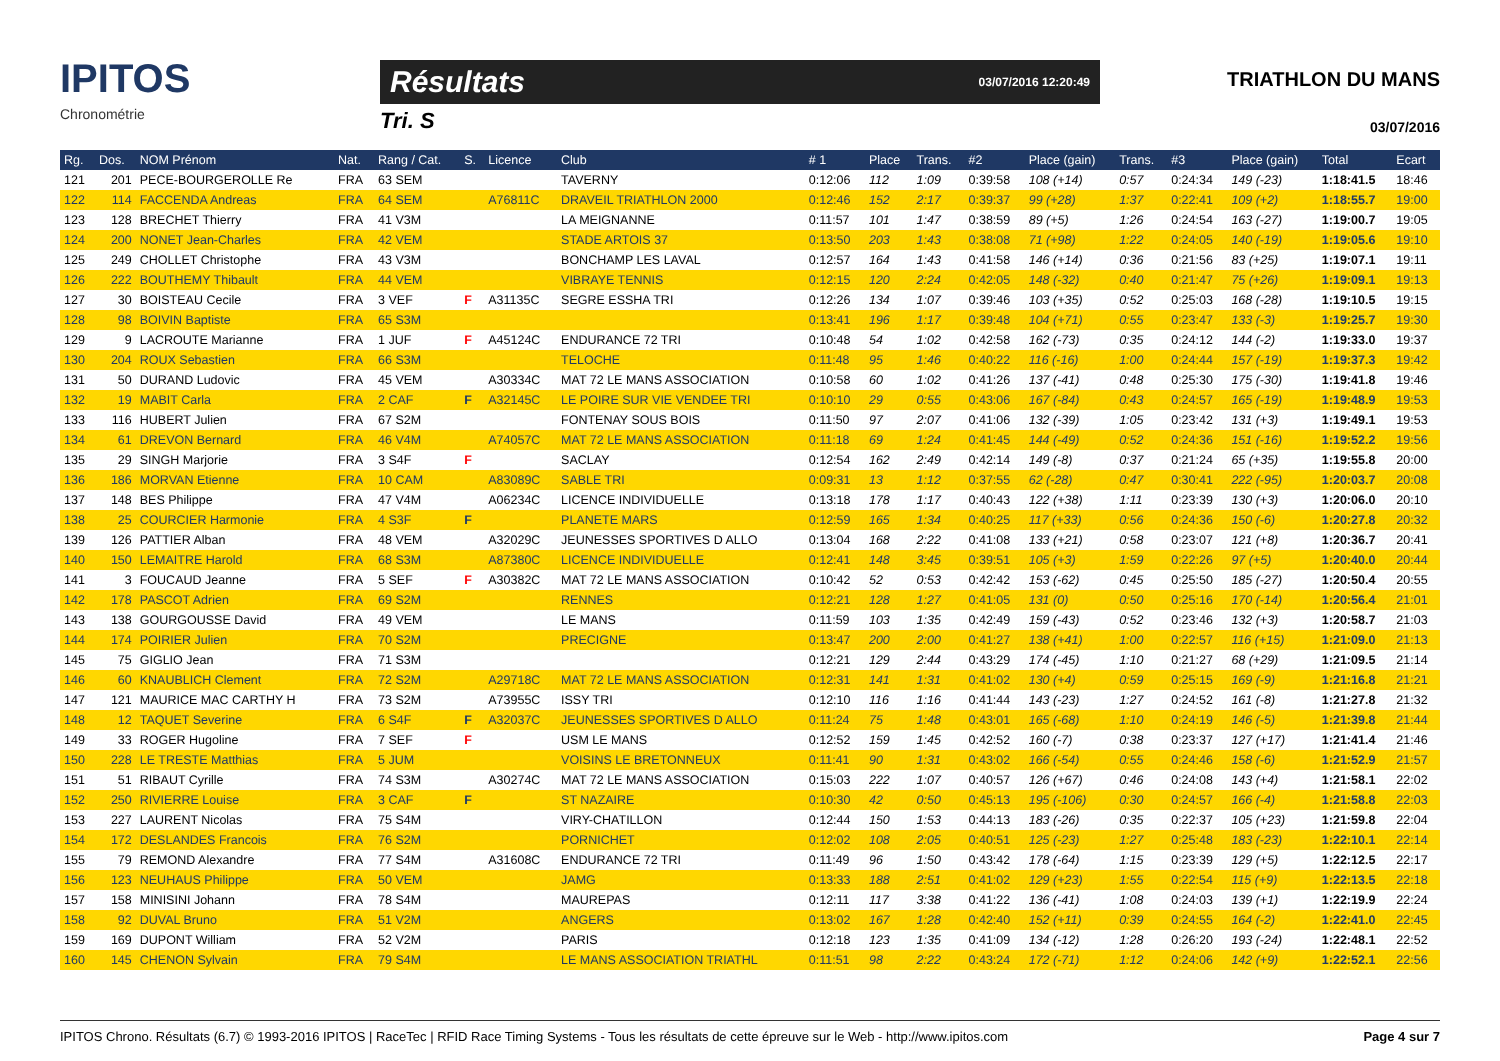IPITOS
Chronométrie
Résultats 03/07/2016 12:20:49
Tri. S
TRIATHLON DU MANS
03/07/2016
| Rg. | Dos. | NOM Prénom | Nat. | Rang / Cat. | S. | Licence | Club | # 1 | Place | Trans. | #2 | Place (gain) | Trans. | #3 | Place (gain) | Total | Ecart |
| --- | --- | --- | --- | --- | --- | --- | --- | --- | --- | --- | --- | --- | --- | --- | --- | --- | --- |
| 121 | 201 | PECE-BOURGEROLLE Re | FRA | 63 SEM | | | TAVERNY | 0:12:06 | 112 | 1:09 | 0:39:58 | 108 (+14) | 0:57 | 0:24:34 | 149 (-23) | 1:18:41.5 | 18:46 |
| 122 | 114 | FACCENDA Andreas | FRA | 64 SEM | | A76811C | DRAVEIL TRIATHLON 2000 | 0:12:46 | 152 | 2:17 | 0:39:37 | 99 (+28) | 1:37 | 0:22:41 | 109 (+2) | 1:18:55.7 | 19:00 |
| 123 | 128 | BRECHET Thierry | FRA | 41 V3M | | | LA MEIGNANNE | 0:11:57 | 101 | 1:47 | 0:38:59 | 89 (+5) | 1:26 | 0:24:54 | 163 (-27) | 1:19:00.7 | 19:05 |
| 124 | 200 | NONET Jean-Charles | FRA | 42 VEM | | | STADE ARTOIS 37 | 0:13:50 | 203 | 1:43 | 0:38:08 | 71 (+98) | 1:22 | 0:24:05 | 140 (-19) | 1:19:05.6 | 19:10 |
| 125 | 249 | CHOLLET Christophe | FRA | 43 V3M | | | BONCHAMP LES LAVAL | 0:12:57 | 164 | 1:43 | 0:41:58 | 146 (+14) | 0:36 | 0:21:56 | 83 (+25) | 1:19:07.1 | 19:11 |
| 126 | 222 | BOUTHEMY Thibault | FRA | 44 VEM | | | VIBRAYE TENNIS | 0:12:15 | 120 | 2:24 | 0:42:05 | 148 (-32) | 0:40 | 0:21:47 | 75 (+26) | 1:19:09.1 | 19:13 |
| 127 | 30 | BOISTEAU Cecile | FRA | 3 VEF | F | A31135C | SEGRE ESSHA TRI | 0:12:26 | 134 | 1:07 | 0:39:46 | 103 (+35) | 0:52 | 0:25:03 | 168 (-28) | 1:19:10.5 | 19:15 |
| 128 | 98 | BOIVIN Baptiste | FRA | 65 S3M | | | | 0:13:41 | 196 | 1:17 | 0:39:48 | 104 (+71) | 0:55 | 0:23:47 | 133 (-3) | 1:19:25.7 | 19:30 |
| 129 | 9 | LACROUTE Marianne | FRA | 1 JUF | F | A45124C | ENDURANCE 72 TRI | 0:10:48 | 54 | 1:02 | 0:42:58 | 162 (-73) | 0:35 | 0:24:12 | 144 (-2) | 1:19:33.0 | 19:37 |
| 130 | 204 | ROUX Sebastien | FRA | 66 S3M | | | TELOCHE | 0:11:48 | 95 | 1:46 | 0:40:22 | 116 (-16) | 1:00 | 0:24:44 | 157 (-19) | 1:19:37.3 | 19:42 |
| 131 | 50 | DURAND Ludovic | FRA | 45 VEM | | A30334C | MAT 72 LE MANS ASSOCIATION | 0:10:58 | 60 | 1:02 | 0:41:26 | 137 (-41) | 0:48 | 0:25:30 | 175 (-30) | 1:19:41.8 | 19:46 |
| 132 | 19 | MABIT Carla | FRA | 2 CAF | F | A32145C | LE POIRE SUR VIE VENDEE TRI | 0:10:10 | 29 | 0:55 | 0:43:06 | 167 (-84) | 0:43 | 0:24:57 | 165 (-19) | 1:19:48.9 | 19:53 |
| 133 | 116 | HUBERT Julien | FRA | 67 S2M | | | FONTENAY SOUS BOIS | 0:11:50 | 97 | 2:07 | 0:41:06 | 132 (-39) | 1:05 | 0:23:42 | 131 (+3) | 1:19:49.1 | 19:53 |
| 134 | 61 | DREVON Bernard | FRA | 46 V4M | | A74057C | MAT 72 LE MANS ASSOCIATION | 0:11:18 | 69 | 1:24 | 0:41:45 | 144 (-49) | 0:52 | 0:24:36 | 151 (-16) | 1:19:52.2 | 19:56 |
| 135 | 29 | SINGH Marjorie | FRA | 3 S4F | F | | SACLAY | 0:12:54 | 162 | 2:49 | 0:42:14 | 149 (-8) | 0:37 | 0:21:24 | 65 (+35) | 1:19:55.8 | 20:00 |
| 136 | 186 | MORVAN Etienne | FRA | 10 CAM | | A83089C | SABLE TRI | 0:09:31 | 13 | 1:12 | 0:37:55 | 62 (-28) | 0:47 | 0:30:41 | 222 (-95) | 1:20:03.7 | 20:08 |
| 137 | 148 | BES Philippe | FRA | 47 V4M | | A06234C | LICENCE INDIVIDUELLE | 0:13:18 | 178 | 1:17 | 0:40:43 | 122 (+38) | 1:11 | 0:23:39 | 130 (+3) | 1:20:06.0 | 20:10 |
| 138 | 25 | COURCIER Harmonie | FRA | 4 S3F | F | | PLANETE MARS | 0:12:59 | 165 | 1:34 | 0:40:25 | 117 (+33) | 0:56 | 0:24:36 | 150 (-6) | 1:20:27.8 | 20:32 |
| 139 | 126 | PATTIER Alban | FRA | 48 VEM | | A32029C | JEUNESSES SPORTIVES D ALLO | 0:13:04 | 168 | 2:22 | 0:41:08 | 133 (+21) | 0:58 | 0:23:07 | 121 (+8) | 1:20:36.7 | 20:41 |
| 140 | 150 | LEMAITRE Harold | FRA | 68 S3M | | A87380C | LICENCE INDIVIDUELLE | 0:12:41 | 148 | 3:45 | 0:39:51 | 105 (+3) | 1:59 | 0:22:26 | 97 (+5) | 1:20:40.0 | 20:44 |
| 141 | 3 | FOUCAUD Jeanne | FRA | 5 SEF | F | A30382C | MAT 72 LE MANS ASSOCIATION | 0:10:42 | 52 | 0:53 | 0:42:42 | 153 (-62) | 0:45 | 0:25:50 | 185 (-27) | 1:20:50.4 | 20:55 |
| 142 | 178 | PASCOT Adrien | FRA | 69 S2M | | | RENNES | 0:12:21 | 128 | 1:27 | 0:41:05 | 131 (0) | 0:50 | 0:25:16 | 170 (-14) | 1:20:56.4 | 21:01 |
| 143 | 138 | GOURGOUSSE David | FRA | 49 VEM | | | LE MANS | 0:11:59 | 103 | 1:35 | 0:42:49 | 159 (-43) | 0:52 | 0:23:46 | 132 (+3) | 1:20:58.7 | 21:03 |
| 144 | 174 | POIRIER Julien | FRA | 70 S2M | | | PRECIGNE | 0:13:47 | 200 | 2:00 | 0:41:27 | 138 (+41) | 1:00 | 0:22:57 | 116 (+15) | 1:21:09.0 | 21:13 |
| 145 | 75 | GIGLIO Jean | FRA | 71 S3M | | | | 0:12:21 | 129 | 2:44 | 0:43:29 | 174 (-45) | 1:10 | 0:21:27 | 68 (+29) | 1:21:09.5 | 21:14 |
| 146 | 60 | KNAUBLICH Clement | FRA | 72 S2M | | A29718C | MAT 72 LE MANS ASSOCIATION | 0:12:31 | 141 | 1:31 | 0:41:02 | 130 (+4) | 0:59 | 0:25:15 | 169 (-9) | 1:21:16.8 | 21:21 |
| 147 | 121 | MAURICE MAC CARTHY H | FRA | 73 S2M | | A73955C | ISSY TRI | 0:12:10 | 116 | 1:16 | 0:41:44 | 143 (-23) | 1:27 | 0:24:52 | 161 (-8) | 1:21:27.8 | 21:32 |
| 148 | 12 | TAQUET Severine | FRA | 6 S4F | F | A32037C | JEUNESSES SPORTIVES D ALLO | 0:11:24 | 75 | 1:48 | 0:43:01 | 165 (-68) | 1:10 | 0:24:19 | 146 (-5) | 1:21:39.8 | 21:44 |
| 149 | 33 | ROGER Hugoline | FRA | 7 SEF | F | | USM LE MANS | 0:12:52 | 159 | 1:45 | 0:42:52 | 160 (-7) | 0:38 | 0:23:37 | 127 (+17) | 1:21:41.4 | 21:46 |
| 150 | 228 | LE TRESTE Matthias | FRA | 5 JUM | | | VOISINS LE BRETONNEUX | 0:11:41 | 90 | 1:31 | 0:43:02 | 166 (-54) | 0:55 | 0:24:46 | 158 (-6) | 1:21:52.9 | 21:57 |
| 151 | 51 | RIBAUT Cyrille | FRA | 74 S3M | | A30274C | MAT 72 LE MANS ASSOCIATION | 0:15:03 | 222 | 1:07 | 0:40:57 | 126 (+67) | 0:46 | 0:24:08 | 143 (+4) | 1:21:58.1 | 22:02 |
| 152 | 250 | RIVIERRE Louise | FRA | 3 CAF | F | | ST NAZAIRE | 0:10:30 | 42 | 0:50 | 0:45:13 | 195 (-106) | 0:30 | 0:24:57 | 166 (-4) | 1:21:58.8 | 22:03 |
| 153 | 227 | LAURENT Nicolas | FRA | 75 S4M | | | VIRY-CHATILLON | 0:12:44 | 150 | 1:53 | 0:44:13 | 183 (-26) | 0:35 | 0:22:37 | 105 (+23) | 1:21:59.8 | 22:04 |
| 154 | 172 | DESLANDES Francois | FRA | 76 S2M | | | PORNICHET | 0:12:02 | 108 | 2:05 | 0:40:51 | 125 (-23) | 1:27 | 0:25:48 | 183 (-23) | 1:22:10.1 | 22:14 |
| 155 | 79 | REMOND Alexandre | FRA | 77 S4M | | A31608C | ENDURANCE 72 TRI | 0:11:49 | 96 | 1:50 | 0:43:42 | 178 (-64) | 1:15 | 0:23:39 | 129 (+5) | 1:22:12.5 | 22:17 |
| 156 | 123 | NEUHAUS Philippe | FRA | 50 VEM | | | JAMG | 0:13:33 | 188 | 2:51 | 0:41:02 | 129 (+23) | 1:55 | 0:22:54 | 115 (+9) | 1:22:13.5 | 22:18 |
| 157 | 158 | MINISINI Johann | FRA | 78 S4M | | | MAUREPAS | 0:12:11 | 117 | 3:38 | 0:41:22 | 136 (-41) | 1:08 | 0:24:03 | 139 (+1) | 1:22:19.9 | 22:24 |
| 158 | 92 | DUVAL Bruno | FRA | 51 V2M | | | ANGERS | 0:13:02 | 167 | 1:28 | 0:42:40 | 152 (+11) | 0:39 | 0:24:55 | 164 (-2) | 1:22:41.0 | 22:45 |
| 159 | 169 | DUPONT William | FRA | 52 V2M | | | PARIS | 0:12:18 | 123 | 1:35 | 0:41:09 | 134 (-12) | 1:28 | 0:26:20 | 193 (-24) | 1:22:48.1 | 22:52 |
| 160 | 145 | CHENON Sylvain | FRA | 79 S4M | | | LE MANS ASSOCIATION TRIATHL | 0:11:51 | 98 | 2:22 | 0:43:24 | 172 (-71) | 1:12 | 0:24:06 | 142 (+9) | 1:22:52.1 | 22:56 |
IPITOS Chrono. Résultats (6.7) © 1993-2016 IPITOS | RaceTec | RFID Race Timing Systems - Tous les résultats de cette épreuve sur le Web - http://www.ipitos.com Page 4 sur 7